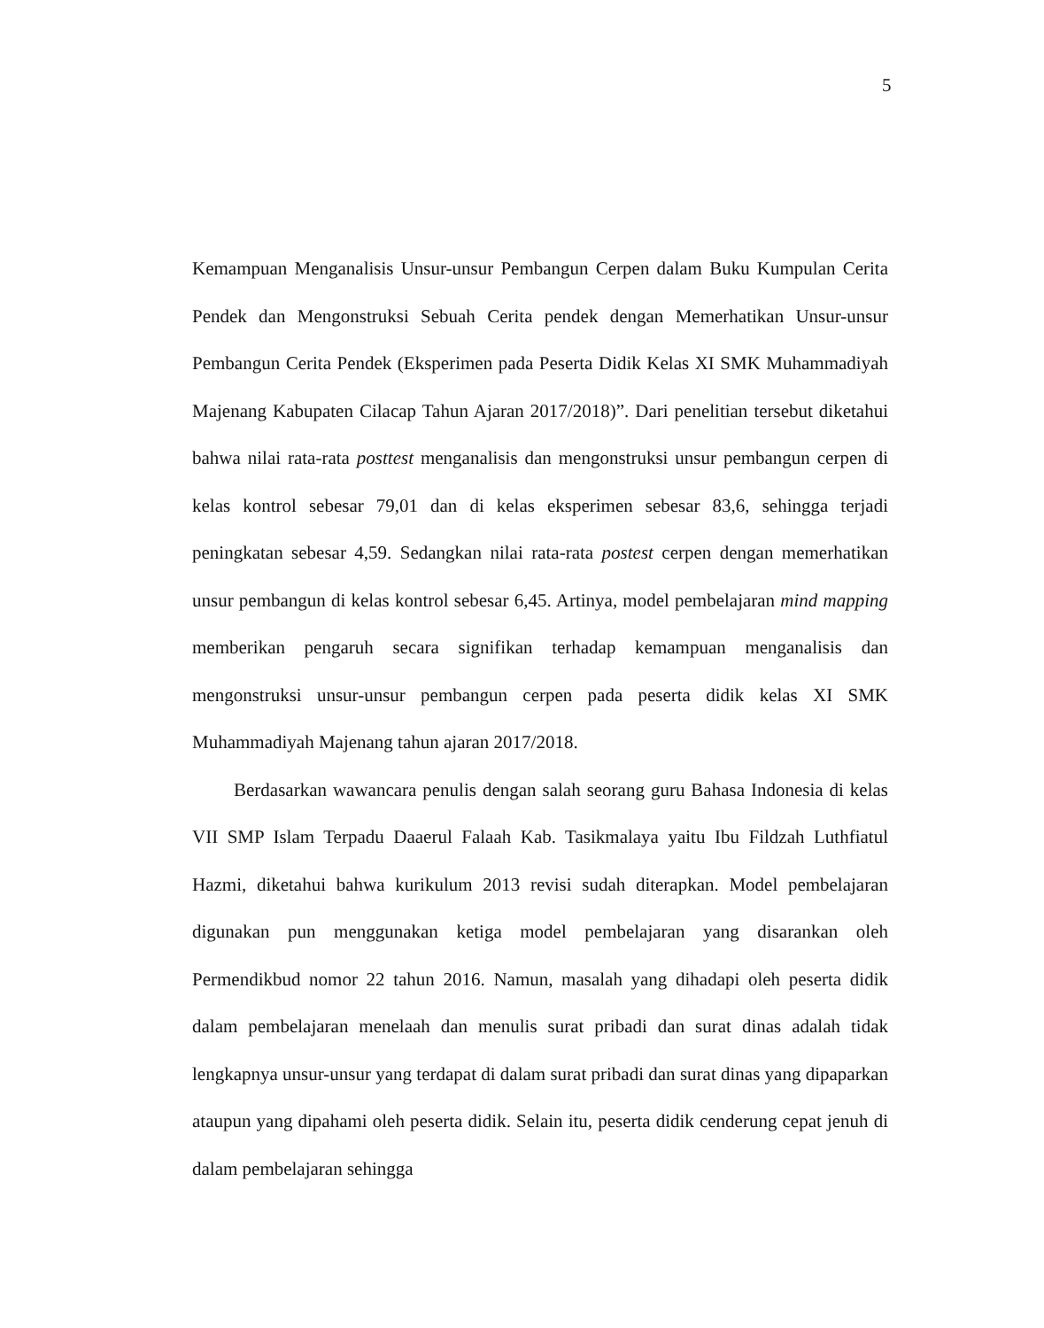5
Kemampuan Menganalisis Unsur-unsur Pembangun Cerpen dalam Buku Kumpulan Cerita Pendek dan Mengonstruksi Sebuah Cerita pendek dengan Memerhatikan Unsur-unsur Pembangun Cerita Pendek (Eksperimen pada Peserta Didik Kelas XI SMK Muhammadiyah Majenang Kabupaten Cilacap Tahun Ajaran 2017/2018)”. Dari penelitian tersebut diketahui bahwa nilai rata-rata posttest menganalisis dan mengonstruksi unsur pembangun cerpen di kelas kontrol sebesar 79,01 dan di kelas eksperimen sebesar 83,6, sehingga terjadi peningkatan sebesar 4,59. Sedangkan nilai rata-rata postest cerpen dengan memerhatikan unsur pembangun di kelas kontrol sebesar 6,45. Artinya, model pembelajaran mind mapping memberikan pengaruh secara signifikan terhadap kemampuan menganalisis dan mengonstruksi unsur-unsur pembangun cerpen pada peserta didik kelas XI SMK Muhammadiyah Majenang tahun ajaran 2017/2018.
Berdasarkan wawancara penulis dengan salah seorang guru Bahasa Indonesia di kelas VII SMP Islam Terpadu Daaerul Falaah Kab. Tasikmalaya yaitu Ibu Fildzah Luthfiatul Hazmi, diketahui bahwa kurikulum 2013 revisi sudah diterapkan. Model pembelajaran digunakan pun menggunakan ketiga model pembelajaran yang disarankan oleh Permendikbud nomor 22 tahun 2016. Namun, masalah yang dihadapi oleh peserta didik dalam pembelajaran menelaah dan menulis surat pribadi dan surat dinas adalah tidak lengkapnya unsur-unsur yang terdapat di dalam surat pribadi dan surat dinas yang dipaparkan ataupun yang dipahami oleh peserta didik. Selain itu, peserta didik cenderung cepat jenuh di dalam pembelajaran sehingga